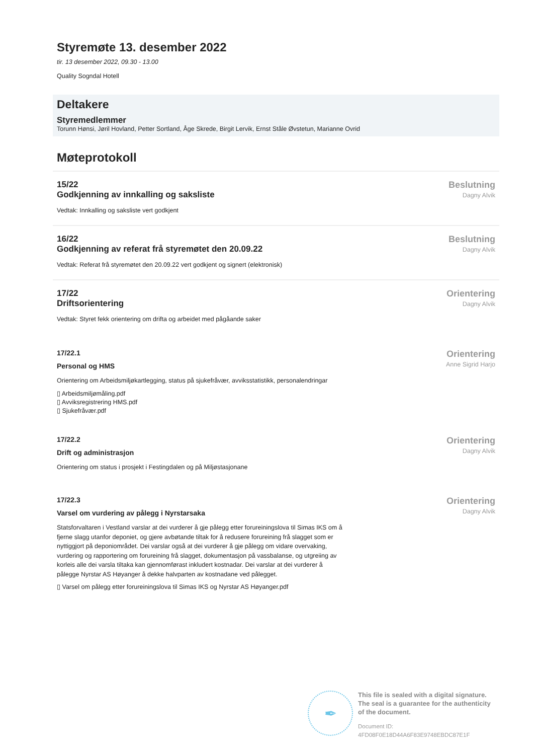Styremøte 13. desember 2022
tir. 13 desember 2022, 09.30 - 13.00
Quality Sogndal Hotell
Deltakere
Styremedlemmer
Torunn Hønsi, Jøril Hovland, Petter Sortland, Åge Skrede, Birgit Lervik, Ernst Ståle Øvstetun, Marianne Ovrid
Møteprotokoll
15/22
Godkjenning av innkalling og saksliste
Vedtak: Innkalling og saksliste vert godkjent
Beslutning
Dagny Alvik
16/22
Godkjenning av referat frå styremøtet den 20.09.22
Vedtak: Referat frå styremøtet den 20.09.22 vert godkjent og signert (elektronisk)
Beslutning
Dagny Alvik
17/22
Driftsorientering
Vedtak: Styret fekk orientering om drifta og arbeidet med pågåande saker
Orientering
Dagny Alvik
17/22.1
Personal og HMS
Orientering om Arbeidsmiljøkartlegging, status på sjukefråvær, avviksstatistikk, personalendringar
▯ Arbeidsmiljømåling.pdf
▯ Avviksregistrering HMS.pdf
▯ Sjukefråvær.pdf
Orientering
Anne Sigrid Harjo
17/22.2
Drift og administrasjon
Orientering om status i prosjekt i Festingdalen og på Miljøstasjonane
Orientering
Dagny Alvik
17/22.3
Varsel om vurdering av pålegg i Nyrstarsaka
Statsforvaltaren i Vestland varslar at dei vurderer å gje pålegg etter forureiningslova til Simas IKS om å fjerne slagg utanfor deponiet, og gjere avbøtande tiltak for å redusere forureining frå slagget som er nyttiggjort på deponiområdet. Dei varslar også at dei vurderer å gje pålegg om vidare overvaking, vurdering og rapportering om forureining frå slagget, dokumentasjon på vassbalanse, og utgreiing av korleis alle dei varsla tiltaka kan gjennomførast inkludert kostnadar. Dei varslar at dei vurderer å pålegge Nyrstar AS Høyanger å dekke halvparten av kostnadane ved pålegget.
▯ Varsel om pålegg etter forureiningslova til Simas IKS og Nyrstar AS Høyanger.pdf
Orientering
Dagny Alvik
✒
This file is sealed with a digital signature.
The seal is a guarantee for the authenticity
of the document.
Document ID:
4FD08F0E18D44A6F83E9748EBDC87E1F